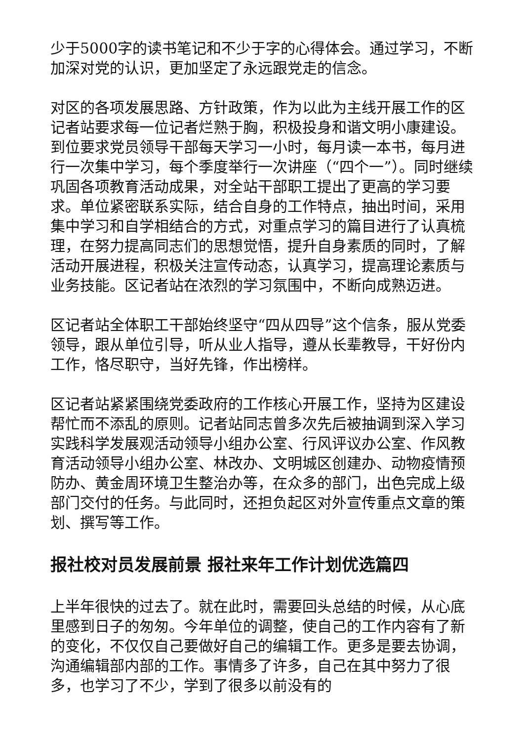少于5000字的读书笔记和不少于字的心得体会。通过学习，不断加深对党的认识，更加坚定了永远跟党走的信念。
对区的各项发展思路、方针政策，作为以此为主线开展工作的区记者站要求每一位记者烂熟于胸，积极投身和谐文明小康建设。到位要求党员领导干部每天学习一小时，每月读一本书，每月进行一次集中学习，每个季度举行一次讲座（“四个一”）。同时继续巩固各项教育活动成果，对全站干部职工提出了更高的学习要求。单位紧密联系实际，结合自身的工作特点，抽出时间，采用集中学习和自学相结合的方式，对重点学习的篇目进行了认真梳理，在努力提高同志们的思想觉悟，提升自身素质的同时，了解活动开展进程，积极关注宣传动态，认真学习，提高理论素质与业务技能。区记者站在浓烈的学习氛围中，不断向成熟迈进。
区记者站全体职工干部始终坚守“四从四导”这个信条，服从党委领导，跟从单位引导，听从业人指导，遵从长辈教导，干好份内工作，恪尽职守，当好先锋，作出榜样。
区记者站紧紧围绕党委政府的工作核心开展工作，坚持为区建设帮忙而不添乱的原则。记者站同志曾多次先后被抽调到深入学习实践科学发展观活动领导小组办公室、行风评议办公室、作风教育活动领导小组办公室、林改办、文明城区创建办、动物疫情预防办、黄金周环境卫生整治办等，在众多的部门，出色完成上级部门交付的任务。与此同时，还担负起区对外宣传重点文章的策划、撰写等工作。
报社校对员发展前景 报社来年工作计划优选篇四
上半年很快的过去了。就在此时，需要回头总结的时候，从心底里感到日子的匆匆。今年单位的调整，使自己的工作内容有了新的变化，不仅仅自己要做好自己的编辑工作。更多是要去协调，沟通编辑部内部的工作。事情多了许多，自己在其中努力了很多，也学习了不少，学到了很多以前没有的